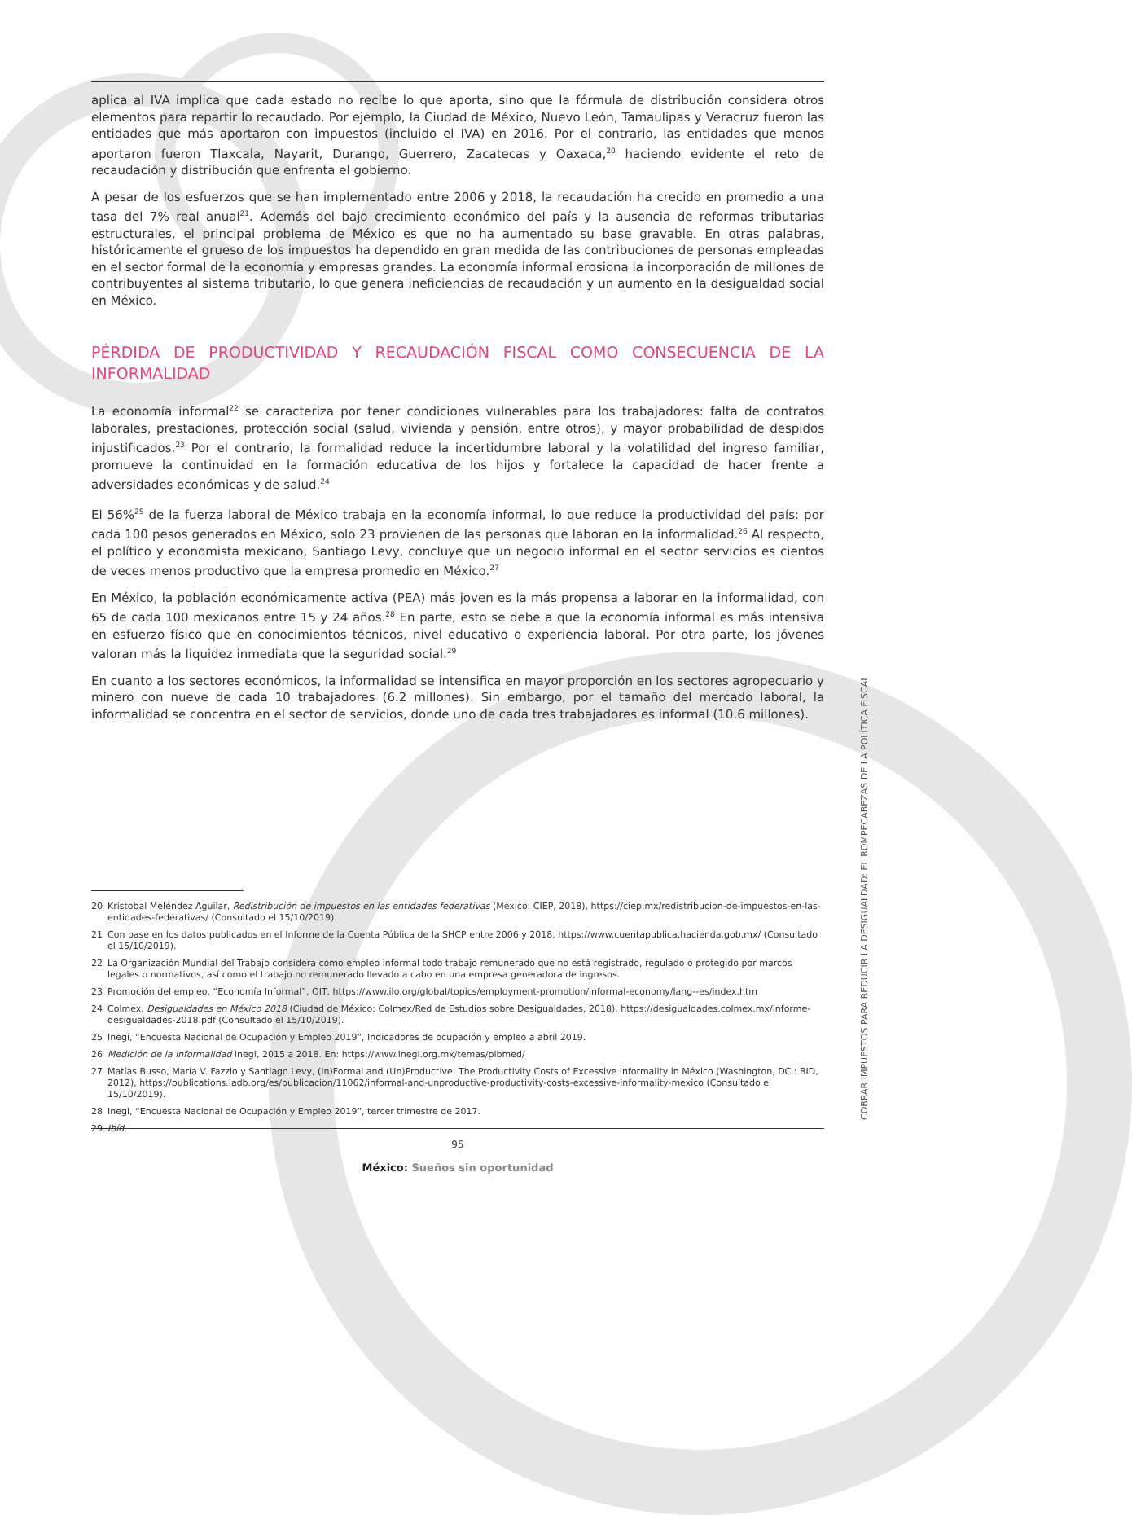aplica al IVA implica que cada estado no recibe lo que aporta, sino que la fórmula de distribución considera otros elementos para repartir lo recaudado. Por ejemplo, la Ciudad de México, Nuevo León, Tamaulipas y Veracruz fueron las entidades que más aportaron con impuestos (incluido el IVA) en 2016. Por el contrario, las entidades que menos aportaron fueron Tlaxcala, Nayarit, Durango, Guerrero, Zacatecas y Oaxaca,<sup>20</sup> haciendo evidente el reto de recaudación y distribución que enfrenta el gobierno.
A pesar de los esfuerzos que se han implementado entre 2006 y 2018, la recaudación ha crecido en promedio a una tasa del 7% real anual<sup>21</sup>. Además del bajo crecimiento económico del país y la ausencia de reformas tributarias estructurales, el principal problema de México es que no ha aumentado su base gravable. En otras palabras, históricamente el grueso de los impuestos ha dependido en gran medida de las contribuciones de personas empleadas en el sector formal de la economía y empresas grandes. La economía informal erosiona la incorporación de millones de contribuyentes al sistema tributario, lo que genera ineficiencias de recaudación y un aumento en la desigualdad social en México.
PÉRDIDA DE PRODUCTIVIDAD Y RECAUDACIÓN FISCAL COMO CONSECUENCIA DE LA INFORMALIDAD
La economía informal<sup>22</sup> se caracteriza por tener condiciones vulnerables para los trabajadores: falta de contratos laborales, prestaciones, protección social (salud, vivienda y pensión, entre otros), y mayor probabilidad de despidos injustificados.<sup>23</sup> Por el contrario, la formalidad reduce la incertidumbre laboral y la volatilidad del ingreso familiar, promueve la continuidad en la formación educativa de los hijos y fortalece la capacidad de hacer frente a adversidades económicas y de salud.<sup>24</sup>
El 56%<sup>25</sup> de la fuerza laboral de México trabaja en la economía informal, lo que reduce la productividad del país: por cada 100 pesos generados en México, solo 23 provienen de las personas que laboran en la informalidad.<sup>26</sup> Al respecto, el político y economista mexicano, Santiago Levy, concluye que un negocio informal en el sector servicios es cientos de veces menos productivo que la empresa promedio en México.<sup>27</sup>
En México, la población económicamente activa (PEA) más joven es la más propensa a laborar en la informalidad, con 65 de cada 100 mexicanos entre 15 y 24 años.<sup>28</sup> En parte, esto se debe a que la economía informal es más intensiva en esfuerzo físico que en conocimientos técnicos, nivel educativo o experiencia laboral. Por otra parte, los jóvenes valoran más la liquidez inmediata que la seguridad social.<sup>29</sup>
En cuanto a los sectores económicos, la informalidad se intensifica en mayor proporción en los sectores agropecuario y minero con nueve de cada 10 trabajadores (6.2 millones). Sin embargo, por el tamaño del mercado laboral, la informalidad se concentra en el sector de servicios, donde uno de cada tres trabajadores es informal (10.6 millones).
20 Kristobal Meléndez Aguilar, Redistribución de impuestos en las entidades federativas (México: CIEP, 2018), https://ciep.mx/redistribucion-de-impuestos-en-las-entidades-federativas/ (Consultado el 15/10/2019).
21 Con base en los datos publicados en el Informe de la Cuenta Pública de la SHCP entre 2006 y 2018, https://www.cuentapublica.hacienda.gob.mx/ (Consultado el 15/10/2019).
22 La Organización Mundial del Trabajo considera como empleo informal todo trabajo remunerado que no está registrado, regulado o protegido por marcos legales o normativos, así como el trabajo no remunerado llevado a cabo en una empresa generadora de ingresos.
23 Promoción del empleo, “Economía Informal”, OIT, https://www.ilo.org/global/topics/employment-promotion/informal-economy/lang--es/index.htm
24 Colmex, Desigualdades en México 2018 (Ciudad de México: Colmex/Red de Estudios sobre Desigualdades, 2018), https://desigualdades.colmex.mx/informe-desigualdades-2018.pdf (Consultado el 15/10/2019).
25 Inegi, “Encuesta Nacional de Ocupación y Empleo 2019”, Indicadores de ocupación y empleo a abril 2019.
26 Medición de la informalidad Inegi, 2015 a 2018. En: https://www.inegi.org.mx/temas/pibmed/
27 Matías Busso, María V. Fazzio y Santiago Levy, (In)Formal and (Un)Productive: The Productivity Costs of Excessive Informality in México (Washington, DC.: BID, 2012), https://publications.iadb.org/es/publicacion/11062/informal-and-unproductive-productivity-costs-excessive-informality-mexico (Consultado el 15/10/2019).
28 Inegi, “Encuesta Nacional de Ocupación y Empleo 2019”, tercer trimestre de 2017.
29 Ibíd.
95
México: Sueños sin oportunidad
COBRAR IMPUESTOS PARA REDUCIR LA DESIGUALDAD: EL ROMPECABEZAS DE LA POLÍTICA FISCAL